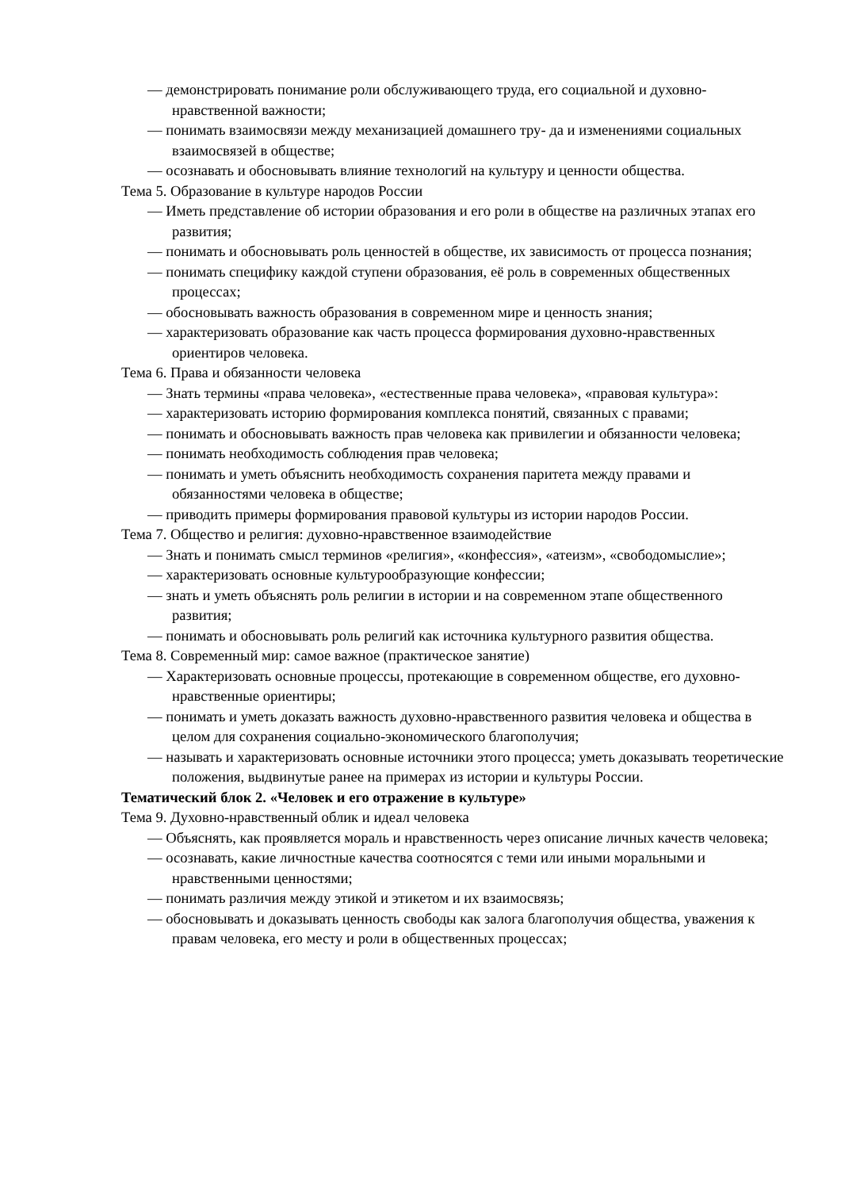— демонстрировать понимание роли обслуживающего труда, его социальной и духовно-нравственной важности;
— понимать взаимосвязи между механизацией домашнего тру- да и изменениями социальных взаимосвязей в обществе;
— осознавать и обосновывать влияние технологий на культуру и ценности общества.
Тема 5. Образование в культуре народов России
— Иметь представление об истории образования и его роли в обществе на различных этапах его развития;
— понимать и обосновывать роль ценностей в обществе, их зависимость от процесса познания;
— понимать специфику каждой ступени образования, её роль в современных общественных процессах;
— обосновывать важность образования в современном мире и ценность знания;
— характеризовать образование как часть процесса формирования духовно-нравственных ориентиров человека.
Тема 6. Права и обязанности человека
— Знать термины «права человека», «естественные права человека», «правовая культура»:
— характеризовать историю формирования комплекса понятий, связанных с правами;
— понимать и обосновывать важность прав человека как привилегии и обязанности человека;
— понимать необходимость соблюдения прав человека;
— понимать и уметь объяснить необходимость сохранения паритета между правами и обязанностями человека в обществе;
— приводить примеры формирования правовой культуры из истории народов России.
Тема 7. Общество и религия: духовно-нравственное взаимодействие
— Знать и понимать смысл терминов «религия», «конфессия», «атеизм», «свободомыслие»;
— характеризовать основные культурообразующие конфессии;
— знать и уметь объяснять роль религии в истории и на современном этапе общественного развития;
— понимать и обосновывать роль религий как источника культурного развития общества.
Тема 8. Современный мир: самое важное (практическое занятие)
— Характеризовать основные процессы, протекающие в современном обществе, его духовно-нравственные ориентиры;
— понимать и уметь доказать важность духовно-нравственного развития человека и общества в целом для сохранения социально-экономического благополучия;
— называть и характеризовать основные источники этого процесса; уметь доказывать теоретические положения, выдвинутые ранее на примерах из истории и культуры России.
Тематический блок 2. «Человек и его отражение в культуре»
Тема 9. Духовно-нравственный облик и идеал человека
— Объяснять, как проявляется мораль и нравственность через описание личных качеств человека;
— осознавать, какие личностные качества соотносятся с теми или иными моральными и нравственными ценностями;
— понимать различия между этикой и этикетом и их взаимосвязь;
— обосновывать и доказывать ценность свободы как залога благополучия общества, уважения к правам человека, его месту и роли в общественных процессах;